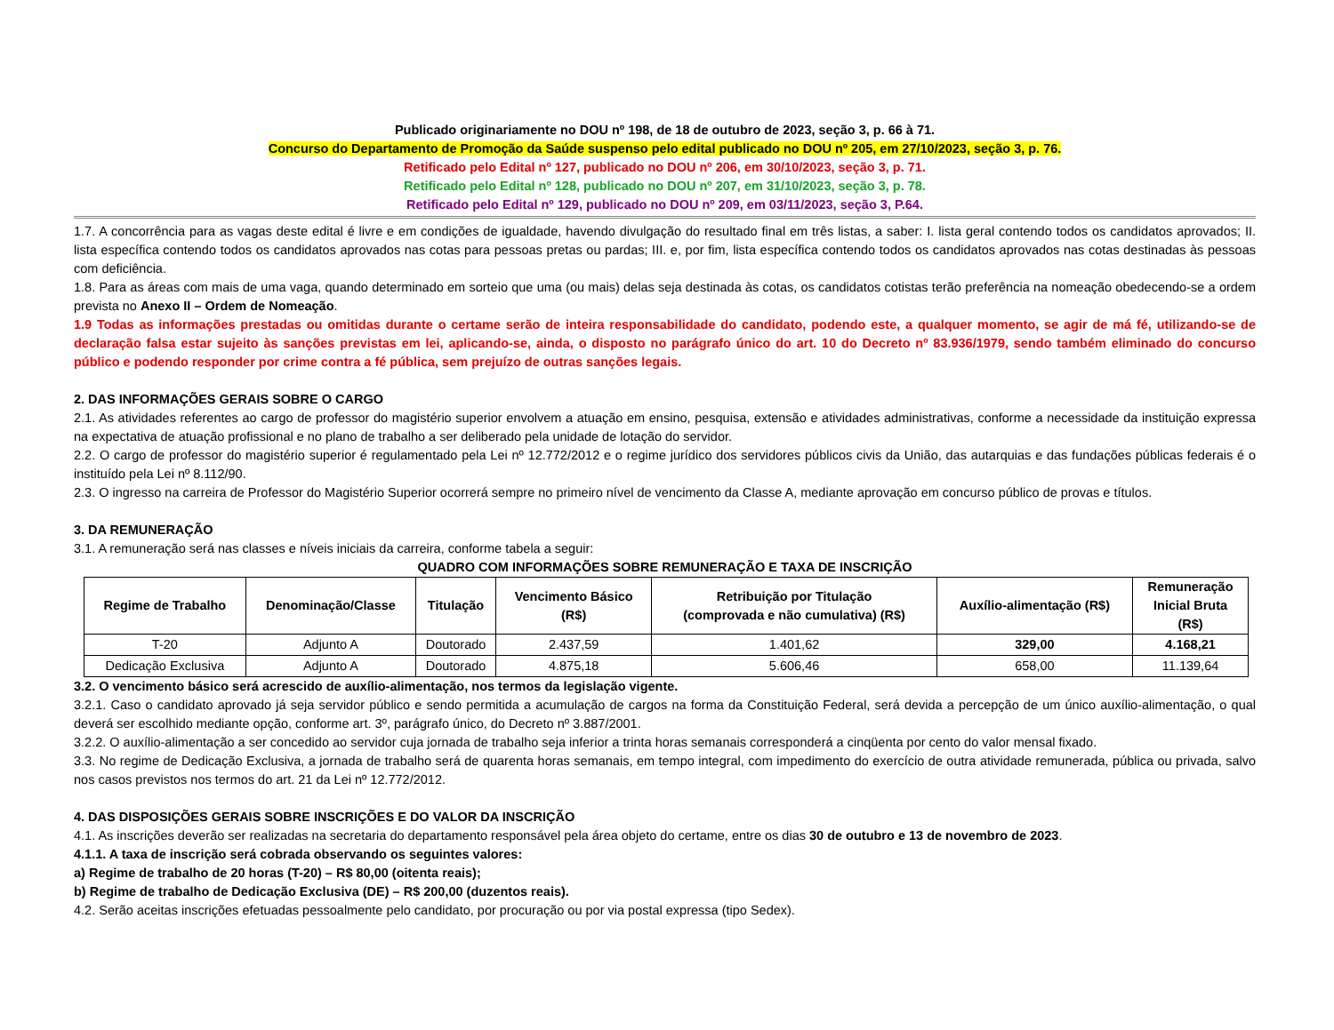Publicado originariamente no DOU nº 198, de 18 de outubro de 2023, seção 3, p. 66 à 71.
Concurso do Departamento de Promoção da Saúde suspenso pelo edital publicado no DOU nº 205, em 27/10/2023, seção 3, p. 76.
Retificado pelo Edital nº 127, publicado no DOU nº 206, em 30/10/2023, seção 3, p. 71.
Retificado pelo Edital nº 128, publicado no DOU nº 207, em 31/10/2023, seção 3, p. 78.
Retificado pelo Edital nº 129, publicado no DOU nº 209, em 03/11/2023, seção 3, P.64.
1.7. A concorrência para as vagas deste edital é livre e em condições de igualdade, havendo divulgação do resultado final em três listas, a saber: I. lista geral contendo todos os candidatos aprovados; II. lista específica contendo todos os candidatos aprovados nas cotas para pessoas pretas ou pardas; III. e, por fim, lista específica contendo todos os candidatos aprovados nas cotas destinadas às pessoas com deficiência.
1.8. Para as áreas com mais de uma vaga, quando determinado em sorteio que uma (ou mais) delas seja destinada às cotas, os candidatos cotistas terão preferência na nomeação obedecendo-se a ordem prevista no Anexo II – Ordem de Nomeação.
1.9 Todas as informações prestadas ou omitidas durante o certame serão de inteira responsabilidade do candidato, podendo este, a qualquer momento, se agir de má fé, utilizando-se de declaração falsa estar sujeito às sanções previstas em lei, aplicando-se, ainda, o disposto no parágrafo único do art. 10 do Decreto nº 83.936/1979, sendo também eliminado do concurso público e podendo responder por crime contra a fé pública, sem prejuízo de outras sanções legais.
2. DAS INFORMAÇÕES GERAIS SOBRE O CARGO
2.1. As atividades referentes ao cargo de professor do magistério superior envolvem a atuação em ensino, pesquisa, extensão e atividades administrativas, conforme a necessidade da instituição expressa na expectativa de atuação profissional e no plano de trabalho a ser deliberado pela unidade de lotação do servidor.
2.2. O cargo de professor do magistério superior é regulamentado pela Lei nº 12.772/2012 e o regime jurídico dos servidores públicos civis da União, das autarquias e das fundações públicas federais é o instituído pela Lei nº 8.112/90.
2.3. O ingresso na carreira de Professor do Magistério Superior ocorrerá sempre no primeiro nível de vencimento da Classe A, mediante aprovação em concurso público de provas e títulos.
3. DA REMUNERAÇÃO
3.1. A remuneração será nas classes e níveis iniciais da carreira, conforme tabela a seguir:
QUADRO COM INFORMAÇÕES SOBRE REMUNERAÇÃO E TAXA DE INSCRIÇÃO
| Regime de Trabalho | Denominação/Classe | Titulação | Vencimento Básico (R$) | Retribuição por Titulação (comprovada e não cumulativa) (R$) | Auxílio-alimentação (R$) | Remuneração Inicial Bruta (R$) |
| --- | --- | --- | --- | --- | --- | --- |
| T-20 | Adjunto A | Doutorado | 2.437,59 | 1.401,62 | 329,00 | 4.168,21 |
| Dedicação Exclusiva | Adjunto A | Doutorado | 4.875,18 | 5.606,46 | 658,00 | 11.139,64 |
3.2. O vencimento básico será acrescido de auxílio-alimentação, nos termos da legislação vigente.
3.2.1. Caso o candidato aprovado já seja servidor público e sendo permitida a acumulação de cargos na forma da Constituição Federal, será devida a percepção de um único auxílio-alimentação, o qual deverá ser escolhido mediante opção, conforme art. 3º, parágrafo único, do Decreto nº 3.887/2001.
3.2.2. O auxílio-alimentação a ser concedido ao servidor cuja jornada de trabalho seja inferior a trinta horas semanais corresponderá a cinqüenta por cento do valor mensal fixado.
3.3. No regime de Dedicação Exclusiva, a jornada de trabalho será de quarenta horas semanais, em tempo integral, com impedimento do exercício de outra atividade remunerada, pública ou privada, salvo nos casos previstos nos termos do art. 21 da Lei nº 12.772/2012.
4. DAS DISPOSIÇÕES GERAIS SOBRE INSCRIÇÕES E DO VALOR DA INSCRIÇÃO
4.1. As inscrições deverão ser realizadas na secretaria do departamento responsável pela área objeto do certame, entre os dias 30 de outubro e 13 de novembro de 2023.
4.1.1. A taxa de inscrição será cobrada observando os seguintes valores:
a) Regime de trabalho de 20 horas (T-20) – R$ 80,00 (oitenta reais);
b) Regime de trabalho de Dedicação Exclusiva (DE) – R$ 200,00 (duzentos reais).
4.2. Serão aceitas inscrições efetuadas pessoalmente pelo candidato, por procuração ou por via postal expressa (tipo Sedex).